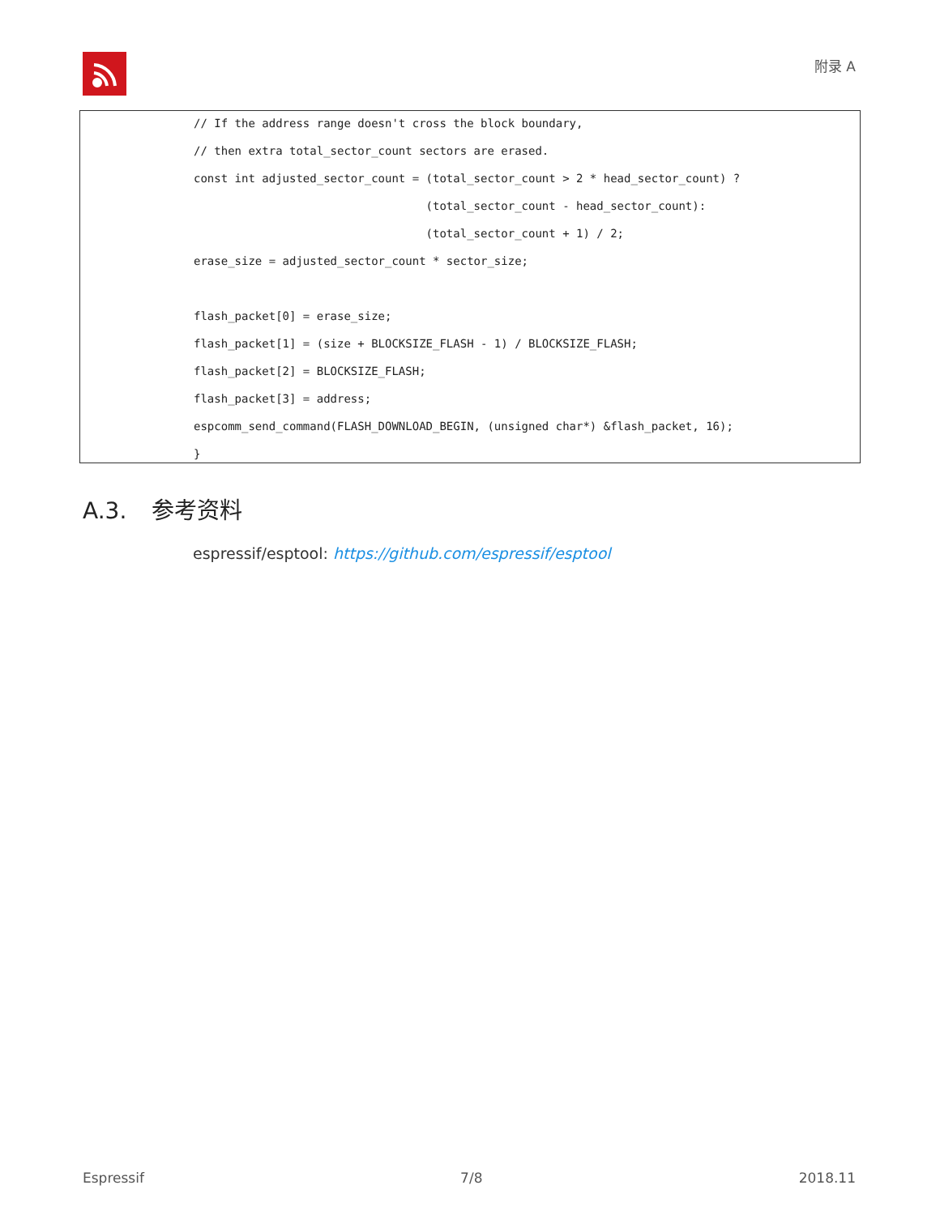附录 A
// If the address range doesn't cross the block boundary,
// then extra total_sector_count sectors are erased.
const int adjusted_sector_count = (total_sector_count > 2 * head_sector_count) ?
(total_sector_count - head_sector_count):
(total_sector_count + 1) / 2;
erase_size = adjusted_sector_count * sector_size;
flash_packet[0] = erase_size;
flash_packet[1] = (size + BLOCKSIZE_FLASH - 1) / BLOCKSIZE_FLASH;
flash_packet[2] = BLOCKSIZE_FLASH;
flash_packet[3] = address;
espcomm_send_command(FLASH_DOWNLOAD_BEGIN, (unsigned char*) &flash_packet, 16);
}
A.3. 参考资料
espressif/esptool: https://github.com/espressif/esptool
Espressif 7/8 2018.11